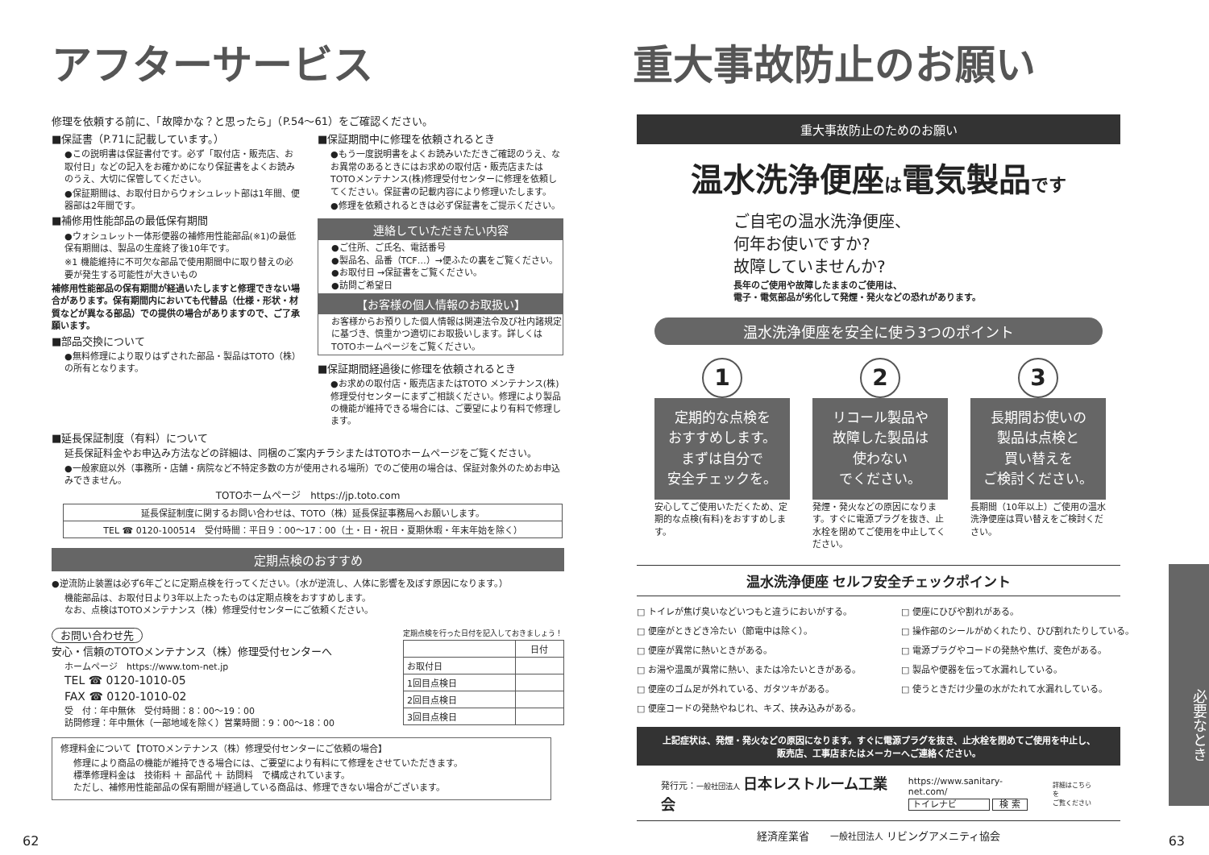アフターサービス
修理を依頼する前に、「故障かな？と思ったら」（P.54～61）をご確認ください。
■保証書（P.71に記載しています。）
●この説明書は保証書付です。必ず「取付店・販売店、お取付日」などの記入をお確かめになり保証書をよくお読みのうえ、大切に保管してください。
●保証期間は、お取付日からウォシュレット部は1年間、便器部は2年間です。
■補修用性能部品の最低保有期間
●ウォシュレット一体形便器の補修用性能部品(※1)の最低保有期間は、製品の生産終了後10年です。
※1 機能維持に不可欠な部品で使用期間中に取り替えの必要が発生する可能性が大きいもの
補修用性能部品の保有期間が経過いたしますと修理できない場合があります。保有期間内においても代替品（仕様・形状・材質などが異なる部品）での提供の場合がありますので、ご了承願います。
■部品交換について
●無料修理により取りはずされた部品・製品はTOTO（株）の所有となります。
■保証期間中に修理を依頼されるとき
●もう一度説明書をよくお読みいただきご確認のうえ、なお異常のあるときにはお求めの取付店・販売店またはTOTOメンテナンス(株)修理受付センターに修理を依頼してください。保証書の記載内容により修理いたします。
●修理を依頼されるときは必ず保証書をご提示ください。
連絡していただきたい内容
●ご住所、ご氏名、電話番号
●製品名、品番（TCF…）→便ふたの裏をご覧ください。
●お取付日 →保証書をご覧ください。
●訪問ご希望日
【お客様の個人情報のお取扱い】
お客様からお預りした個人情報は関連法令及び社内諸規定に基づき、慎重かつ適切にお取扱いします。詳しくはTOTOホームページをご覧ください。
■保証期間経過後に修理を依頼されるとき
●お求めの取付店・販売店またはTOTO メンテナンス(株)修理受付センターにまずご相談ください。修理により製品の機能が維持できる場合には、ご要望により有料で修理します。
■延長保証制度（有料）について
延長保証料金やお申込み方法などの詳細は、同梱のご案内チラシまたはTOTOホームページをご覧ください。
●一般家庭以外（事務所・店舗・病院など不特定多数の方が使用される場所）でのご使用の場合は、保証対象外のためお申込みできません。
TOTOホームページ　https://jp.toto.com
| 延長保証制度に関するお問い合わせは、TOTO（株）延長保証事務局へお願いします。 |
| TEL ☎ 0120-100514 受付時間：平日９：00～17：00（土・日・祝日・夏期休暇・年末年始を除く） |
定期点検のおすすめ
●逆流防止装置は必ず6年ごとに定期点検を行ってください。（水が逆流し、人体に影響を及ぼす原因になります。）
機能部品は、お取付日より3年以上たったものは定期点検をおすすめします。
なお、点検はTOTOメンテナンス（株）修理受付センターにご依頼ください。
お問い合わせ先
安心・信頼のTOTOメンテナンス（株）修理受付センターへ
ホームページ　https://www.tom-net.jp
TEL ☎ 0120-1010-05
FAX ☎ 0120-1010-02
受　付：年中無休　受付時間：8：00～19：00
訪問修理：年中無休（一部地域を除く）営業時間：9：00～18：00
定期点検を行った日付を記入しておきましょう！
| | 日付 |
| --- | --- |
| お取付日 | |
| 1回目点検日 | |
| 2回目点検日 | |
| 3回目点検日 | |
修理料金について【TOTOメンテナンス（株）修理受付センターにご依頼の場合】
修理により商品の機能が維持できる場合には、ご要望により有料にて修理をさせていただきます。
標準修理料金は　技術料 ＋ 部品代 ＋ 訪問料　で構成されています。
ただし、補修用性能部品の保有期間が経過している商品は、修理できない場合がございます。
62
重大事故防止のお願い
重大事故防止のためのお願い
温水洗浄便座は電気製品です
ご自宅の温水洗浄便座、
何年お使いですか?
故障していませんか?
長年のご使用や故障したままのご使用は、
電子・電気部品が劣化して発煙・発火などの恐れがあります。
温水洗浄便座を安全に使う3つのポイント
1
定期的な点検を
おすすめします。
まずは自分で
安全チェックを。
安心してご使用いただくため、定期的な点検(有料)をおすすめします。
2
リコール製品や
故障した製品は
使わない
でください。
発煙・発火などの原因になります。すぐに電源プラグを抜き、止水栓を閉めてご使用を中止してください。
3
長期間お使いの
製品は点検と
買い替えを
ご検討ください。
長期間（10年以上）ご使用の温水洗浄便座は買い替えをご検討ください。
温水洗浄便座 セルフ安全チェックポイント
□ トイレが焦げ臭いなどいつもと違うにおいがする。
□ 便座にひびや割れがある。
□ 便座がときどき冷たい（節電中は除く）。
□ 操作部のシールがめくれたり、ひび割れたりしている。
□ 便座が異常に熱いときがある。
□ 電源プラグやコードの発熱や焦げ、変色がある。
□ お湯や温風が異常に熱い、または冷たいときがある。
□ 製品や便器を伝って水漏れしている。
□ 便座のゴム足が外れている、ガタツキがある。
□ 使うときだけ少量の水がたれて水漏れしている。
□ 便座コードの発熱やねじれ、キズ、挟み込みがある。
上記症状は、発煙・発火などの原因になります。すぐに電源プラグを抜き、止水栓を閉めてご使用を中止し、
販売店、工事店またはメーカーへご連絡ください。
発行元：一般社団法人 日本レストルーム工業会
https://www.sanitary-net.com/
トイレナビ 検 索
詳細はこちらを
ご覧ください
経済産業省　　一般社団法人 リビングアメニティ協会
必要なとき
63